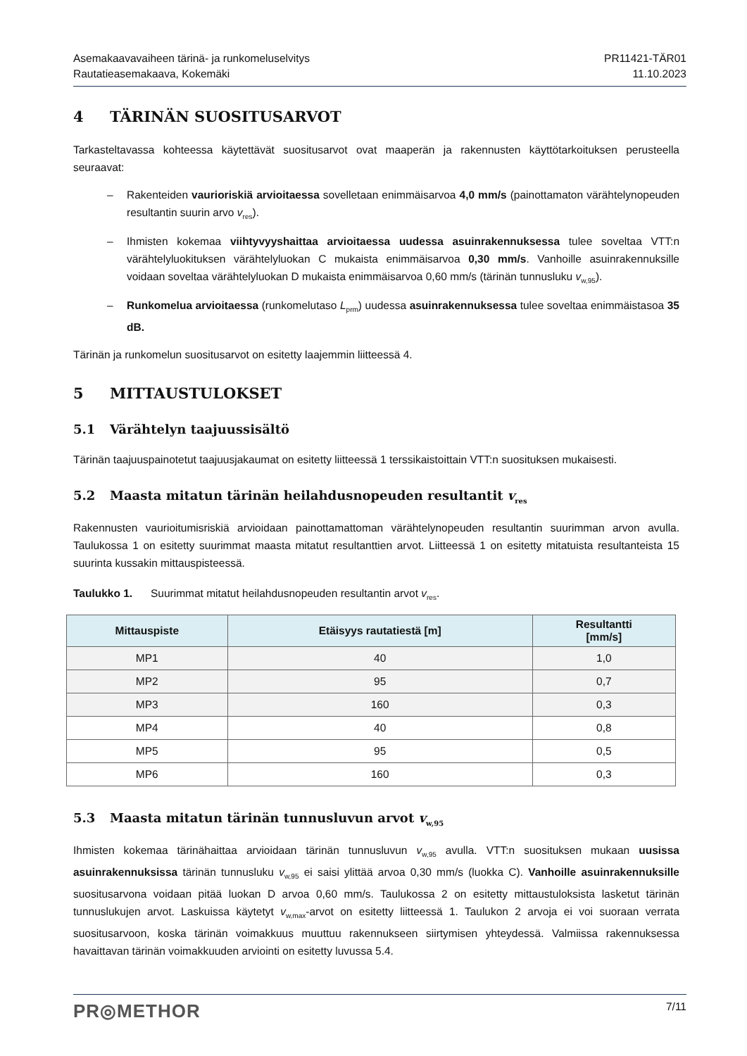Asemakaavavaiheen tärinä- ja runkomeluselvitys
Rautatieasemakaava, Kokemäki
PR11421-TÄR01
11.10.2023
4 TÄRINÄN SUOSITUSARVOT
Tarkasteltavassa kohteessa käytettävät suositusarvot ovat maaperän ja rakennusten käyttötarkoituksen perusteella seuraavat:
– Rakenteiden vaurioriskiä arvioitaessa sovelletaan enimmäisarvoa 4,0 mm/s (painottamaton värähtelynopeuden resultantin suurin arvo v<sub>res</sub>).
– Ihmisten kokemaa viihtyvyyshaittaa arvioitaessa uudessa asuinrakennuksessa tulee soveltaa VTT:n värähtelyluokituksen värähtelyluokan C mukaista enimmäisarvoa 0,30 mm/s. Vanhoille asuinrakennuksille voidaan soveltaa värähtelyluokan D mukaista enimmäisarvoa 0,60 mm/s (tärinän tunnusluku v<sub>w,95</sub>).
– Runkomelua arvioitaessa (runkomelutaso L<sub>prm</sub>) uudessa asuinrakennuksessa tulee soveltaa enimmäistasoa 35 dB.
Tärinän ja runkomelun suositusarvot on esitetty laajemmin liitteessä 4.
5 MITTAUSTULOKSET
5.1 Värähtelyn taajuussisältö
Tärinän taajuuspainotetut taajuusjakaumat on esitetty liitteessä 1 terssikaistoittain VTT:n suosituksen mukaisesti.
5.2 Maasta mitatun tärinän heilahdusnopeuden resultantit v<sub>res</sub>
Rakennusten vaurioitumisriskiä arvioidaan painottamattoman värähtelynopeuden resultantin suurimman arvon avulla. Taulukossa 1 on esitetty suurimmat maasta mitatut resultanttien arvot. Liitteessä 1 on esitetty mitatuista resultanteista 15 suurinta kussakin mittauspisteessä.
Taulukko 1. Suurimmat mitatut heilahdusnopeuden resultantin arvot v<sub>res</sub>.
| Mittauspiste | Etäisyys rautatiestä [m] | Resultantti [mm/s] |
| --- | --- | --- |
| MP1 | 40 | 1,0 |
| MP2 | 95 | 0,7 |
| MP3 | 160 | 0,3 |
| MP4 | 40 | 0,8 |
| MP5 | 95 | 0,5 |
| MP6 | 160 | 0,3 |
5.3 Maasta mitatun tärinän tunnusluvun arvot v<sub>w,95</sub>
Ihmisten kokemaa tärinähaittaa arvioidaan tärinän tunnusluvun v<sub>w,95</sub> avulla. VTT:n suosituksen mukaan uusissa asuinrakennuksissa tärinän tunnusluku v<sub>w,95</sub> ei saisi ylittää arvoa 0,30 mm/s (luokka C). Vanhoille asuinrakennuksille suositusarvona voidaan pitää luokan D arvoa 0,60 mm/s. Taulukossa 2 on esitetty mittaustuloksista lasketut tärinän tunnuslukujen arvot. Laskuissa käytetyt v<sub>w,max</sub>-arvot on esitetty liitteessä 1. Taulukon 2 arvoja ei voi suoraan verrata suositusarvoon, koska tärinän voimakkuus muuttuu rakennukseen siirtymisen yhteydessä. Valmiissa rakennuksessa havaittavan tärinän voimakkuuden arviointi on esitetty luvussa 5.4.
PR◎METHOR
7/11